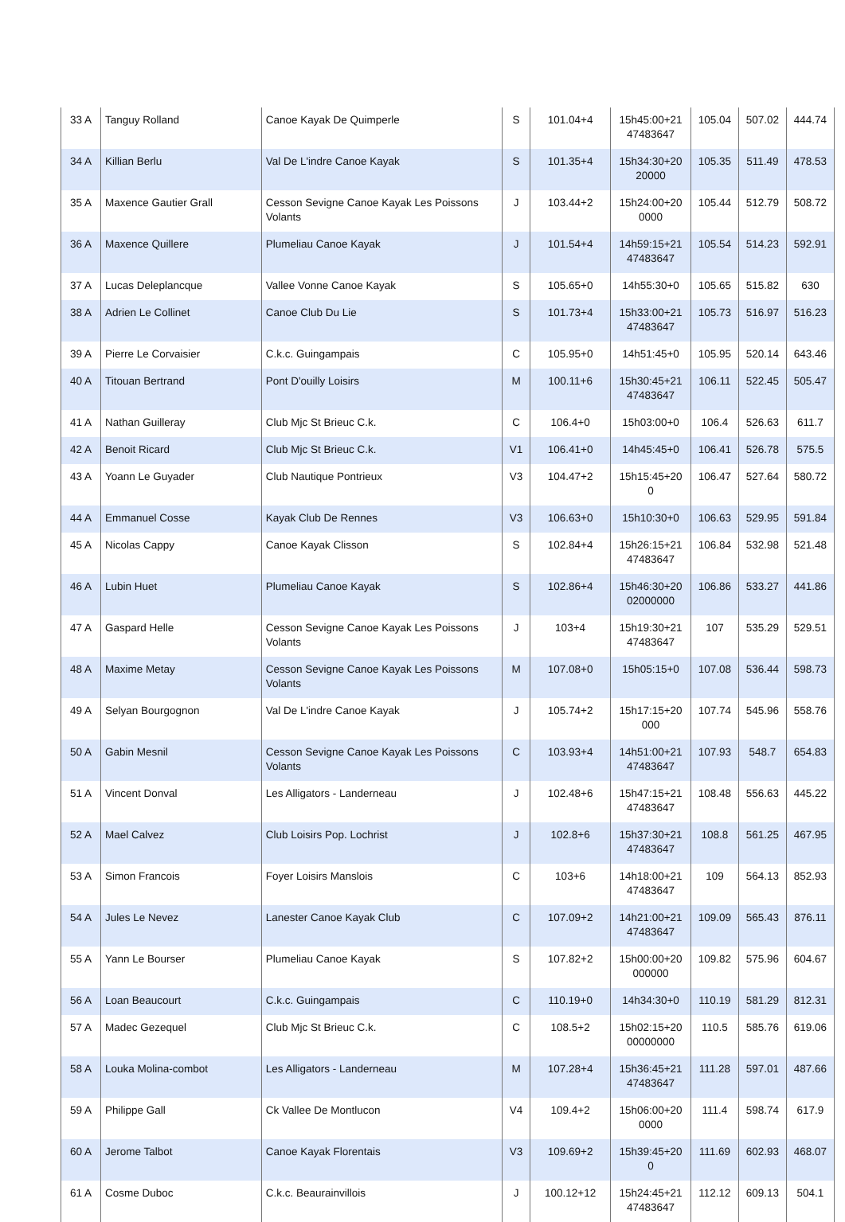| 33 A | Tanguy Rolland | Canoe Kayak De Quimperle | S | 101.04+4 | 15h45:00+21 47483647 | 105.04 | 507.02 | 444.74 |
| 34 A | Killian Berlu | Val De L'indre Canoe Kayak | S | 101.35+4 | 15h34:30+20 20000 | 105.35 | 511.49 | 478.53 |
| 35 A | Maxence Gautier Grall | Cesson Sevigne Canoe Kayak Les Poissons Volants | J | 103.44+2 | 15h24:00+20 0000 | 105.44 | 512.79 | 508.72 |
| 36 A | Maxence Quillere | Plumeliau Canoe Kayak | J | 101.54+4 | 14h59:15+21 47483647 | 105.54 | 514.23 | 592.91 |
| 37 A | Lucas Deleplancque | Vallee Vonne Canoe Kayak | S | 105.65+0 | 14h55:30+0 | 105.65 | 515.82 | 630 |
| 38 A | Adrien Le Collinet | Canoe Club Du Lie | S | 101.73+4 | 15h33:00+21 47483647 | 105.73 | 516.97 | 516.23 |
| 39 A | Pierre Le Corvaisier | C.k.c. Guingampais | C | 105.95+0 | 14h51:45+0 | 105.95 | 520.14 | 643.46 |
| 40 A | Titouan Bertrand | Pont D'ouilly Loisirs | M | 100.11+6 | 15h30:45+21 47483647 | 106.11 | 522.45 | 505.47 |
| 41 A | Nathan Guilleray | Club Mjc St Brieuc C.k. | C | 106.4+0 | 15h03:00+0 | 106.4 | 526.63 | 611.7 |
| 42 A | Benoit Ricard | Club Mjc St Brieuc C.k. | V1 | 106.41+0 | 14h45:45+0 | 106.41 | 526.78 | 575.5 |
| 43 A | Yoann Le Guyader | Club Nautique Pontrieux | V3 | 104.47+2 | 15h15:45+20 0 | 106.47 | 527.64 | 580.72 |
| 44 A | Emmanuel Cosse | Kayak Club De Rennes | V3 | 106.63+0 | 15h10:30+0 | 106.63 | 529.95 | 591.84 |
| 45 A | Nicolas Cappy | Canoe Kayak Clisson | S | 102.84+4 | 15h26:15+21 47483647 | 106.84 | 532.98 | 521.48 |
| 46 A | Lubin Huet | Plumeliau Canoe Kayak | S | 102.86+4 | 15h46:30+20 02000000 | 106.86 | 533.27 | 441.86 |
| 47 A | Gaspard Helle | Cesson Sevigne Canoe Kayak Les Poissons Volants | J | 103+4 | 15h19:30+21 47483647 | 107 | 535.29 | 529.51 |
| 48 A | Maxime Metay | Cesson Sevigne Canoe Kayak Les Poissons Volants | M | 107.08+0 | 15h05:15+0 | 107.08 | 536.44 | 598.73 |
| 49 A | Selyan Bourgognon | Val De L'indre Canoe Kayak | J | 105.74+2 | 15h17:15+20 000 | 107.74 | 545.96 | 558.76 |
| 50 A | Gabin Mesnil | Cesson Sevigne Canoe Kayak Les Poissons Volants | C | 103.93+4 | 14h51:00+21 47483647 | 107.93 | 548.7 | 654.83 |
| 51 A | Vincent Donval | Les Alligators - Landerneau | J | 102.48+6 | 15h47:15+21 47483647 | 108.48 | 556.63 | 445.22 |
| 52 A | Mael Calvez | Club Loisirs Pop. Lochrist | J | 102.8+6 | 15h37:30+21 47483647 | 108.8 | 561.25 | 467.95 |
| 53 A | Simon Francois | Foyer Loisirs Manslois | C | 103+6 | 14h18:00+21 47483647 | 109 | 564.13 | 852.93 |
| 54 A | Jules Le Nevez | Lanester Canoe Kayak Club | C | 107.09+2 | 14h21:00+21 47483647 | 109.09 | 565.43 | 876.11 |
| 55 A | Yann Le Bourser | Plumeliau Canoe Kayak | S | 107.82+2 | 15h00:00+20 000000 | 109.82 | 575.96 | 604.67 |
| 56 A | Loan Beaucourt | C.k.c. Guingampais | C | 110.19+0 | 14h34:30+0 | 110.19 | 581.29 | 812.31 |
| 57 A | Madec Gezequel | Club Mjc St Brieuc C.k. | C | 108.5+2 | 15h02:15+20 00000000 | 110.5 | 585.76 | 619.06 |
| 58 A | Louka Molina-combot | Les Alligators - Landerneau | M | 107.28+4 | 15h36:45+21 47483647 | 111.28 | 597.01 | 487.66 |
| 59 A | Philippe Gall | Ck Vallee De Montlucon | V4 | 109.4+2 | 15h06:00+20 0000 | 111.4 | 598.74 | 617.9 |
| 60 A | Jerome Talbot | Canoe Kayak Florentais | V3 | 109.69+2 | 15h39:45+20 0 | 111.69 | 602.93 | 468.07 |
| 61 A | Cosme Duboc | C.k.c. Beaurainvillois | J | 100.12+12 | 15h24:45+21 47483647 | 112.12 | 609.13 | 504.1 |